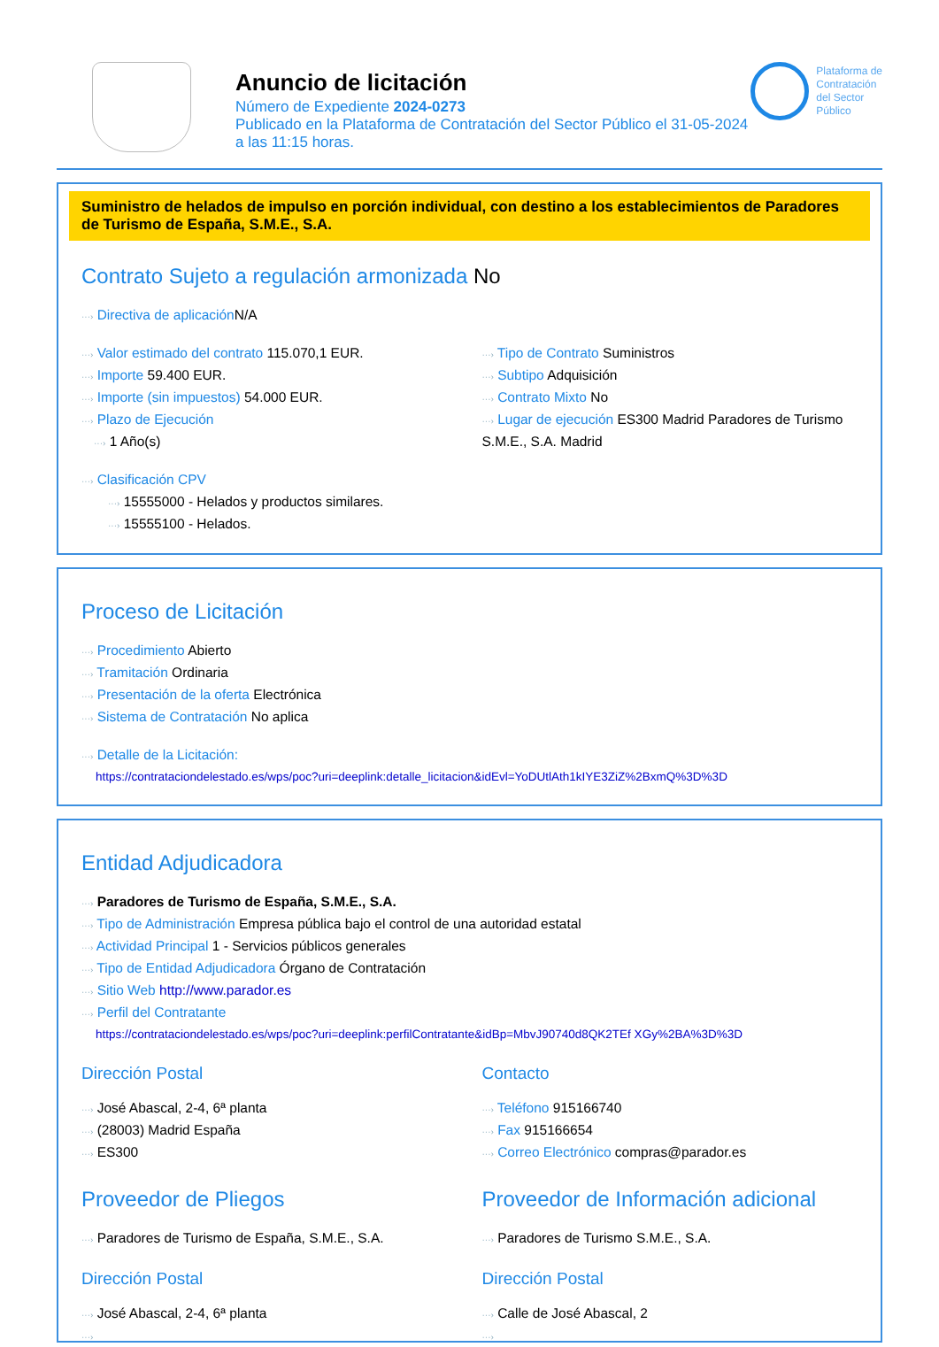Anuncio de licitación
Número de Expediente 2024-0273
Publicado en la Plataforma de Contratación del Sector Público el 31-05-2024
a las 11:15 horas.
Plataforma de
Contratación
del Sector
Público
Suministro de helados de impulso en porción individual, con destino a los establecimientos de Paradores de Turismo de España, S.M.E., S.A.
Contrato Sujeto a regulación armonizada No
···› Directiva de aplicación N/A
···› Valor estimado del contrato 115.070,1 EUR.
···› Importe 59.400 EUR.
···› Importe (sin impuestos) 54.000 EUR.
···› Plazo de Ejecución
···› 1 Año(s)
···› Tipo de Contrato Suministros
···› Subtipo Adquisición
···› Contrato Mixto No
···› Lugar de ejecución ES300 Madrid Paradores de Turismo S.M.E., S.A. Madrid
···› Clasificación CPV
···› 15555000 - Helados y productos similares.
···› 15555100 - Helados.
Proceso de Licitación
···› Procedimiento Abierto
···› Tramitación Ordinaria
···› Presentación de la oferta Electrónica
···› Sistema de Contratación No aplica
···› Detalle de la Licitación:
https://contrataciondelestado.es/wps/poc?uri=deeplink:detalle_licitacion&idEvl=YoDUtlAth1kIYE3ZiZ%2BxmQ%3D%3D
Entidad Adjudicadora
···› Paradores de Turismo de España, S.M.E., S.A.
···› Tipo de Administración Empresa pública bajo el control de una autoridad estatal
···› Actividad Principal 1 - Servicios públicos generales
···› Tipo de Entidad Adjudicadora Órgano de Contratación
···› Sitio Web http://www.parador.es
···› Perfil del Contratante
https://contrataciondelestado.es/wps/poc?uri=deeplink:perfilContratante&idBp=MbvJ90740d8QK2TEf XGy%2BA%3D%3D
Dirección Postal
···› José Abascal, 2-4, 6ª planta
···› (28003) Madrid España
···› ES300
Contacto
···› Teléfono 915166740
···› Fax 915166654
···› Correo Electrónico compras@parador.es
Proveedor de Pliegos
···› Paradores de Turismo de España, S.M.E., S.A.
Dirección Postal
···› José Abascal, 2-4, 6ª planta
···›
Proveedor de Información adicional
···› Paradores de Turismo S.M.E., S.A.
Dirección Postal
···› Calle de José Abascal, 2
···›